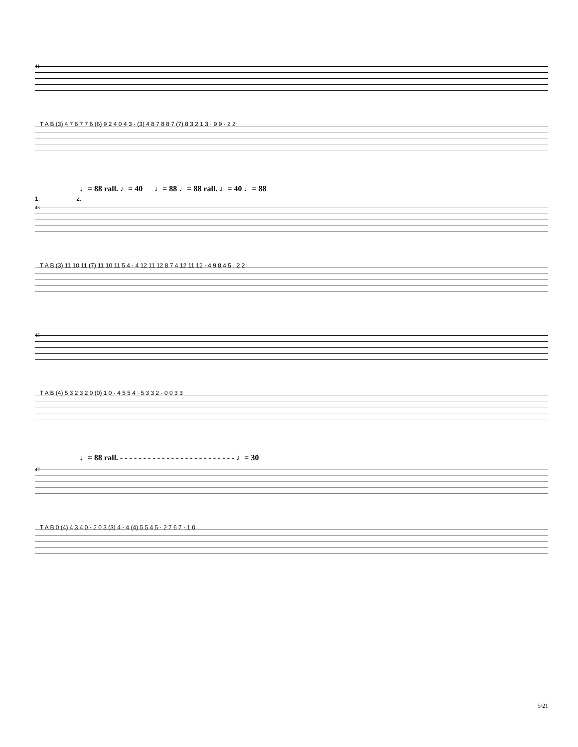41
T A B (3) 4 7 6 7 7 6 (6) 9 2 4 0 4 3 · (3) 4 8 7 8 8 7 (7) 8 3 2 1 3 · 9 9 · 2 2
♩= 88 rall. ♩= 40 ♩= 88 ♩= 88 rall. ♩= 40 ♩= 88
1. 2.
43
T A B (3) 11 10 11 (7) 11 10 11 5 4 · 4 12 11 12 8 7 4 12 11 12 · 4 9 8 4 5 · 2 2
45
T A B (4) 5 3 2 3 2 0 (0) 1 0 · 4 5 5 4 · 5 3 3 2 · 0 0 3 3
♩= 88 rall. - - - - - - - - - - - - - - - - - - - - - - - - - ♩= 30
47
T A B 0 (4) 4 3 4 0 · 2 0 3 (3) 4 · 4 (4) 5 5 4 5 · 2 7 6 7 · 1 0
5/21